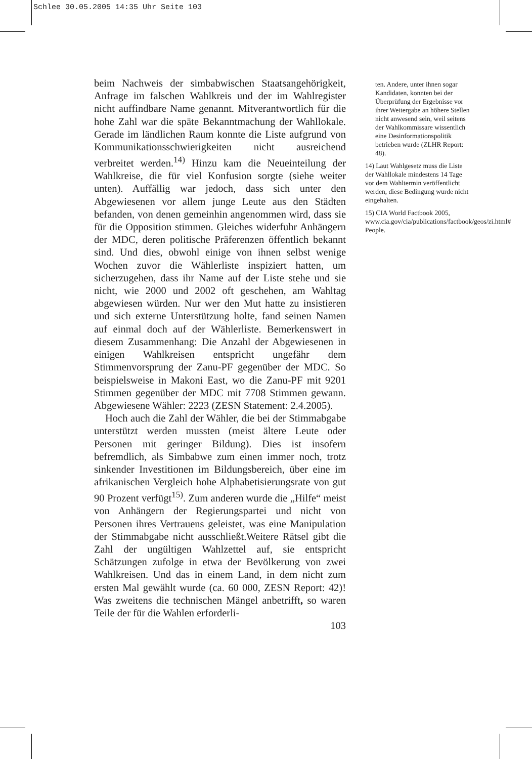Schlee 30.05.2005 14:35 Uhr Seite 103
beim Nachweis der simbabwischen Staatsangehörigkeit, Anfrage im falschen Wahlkreis und der im Wahlregister nicht auffindbare Name genannt. Mitverantwortlich für die hohe Zahl war die späte Bekanntmachung der Wahllokale. Gerade im ländlichen Raum konnte die Liste aufgrund von Kommunikationsschwierigkeiten nicht ausreichend verbreitet werden.<sup>14)</sup> Hinzu kam die Neueinteilung der Wahlkreise, die für viel Konfusion sorgte (siehe weiter unten). Auffällig war jedoch, dass sich unter den Abgewiesenen vor allem junge Leute aus den Städten befanden, von denen gemeinhin angenommen wird, dass sie für die Opposition stimmen. Gleiches widerfuhr Anhängern der MDC, deren politische Präferenzen öffentlich bekannt sind. Und dies, obwohl einige von ihnen selbst wenige Wochen zuvor die Wählerliste inspiziert hatten, um sicherzugehen, dass ihr Name auf der Liste stehe und sie nicht, wie 2000 und 2002 oft geschehen, am Wahltag abgewiesen würden. Nur wer den Mut hatte zu insistieren und sich externe Unterstützung holte, fand seinen Namen auf einmal doch auf der Wählerliste. Bemerkenswert in diesem Zusammenhang: Die Anzahl der Abgewiesenen in einigen Wahlkreisen entspricht ungefähr dem Stimmenvorsprung der Zanu-PF gegenüber der MDC. So beispielsweise in Makoni East, wo die Zanu-PF mit 9201 Stimmen gegenüber der MDC mit 7708 Stimmen gewann. Abgewiesene Wähler: 2223 (ZESN Statement: 2.4.2005).
Hoch auch die Zahl der Wähler, die bei der Stimmabgabe unterstützt werden mussten (meist ältere Leute oder Personen mit geringer Bildung). Dies ist insofern befremdlich, als Simbabwe zum einen immer noch, trotz sinkender Investitionen im Bildungsbereich, über eine im afrikanischen Vergleich hohe Alphabetisierungsrate von gut 90 Prozent verfügt<sup>15)</sup>. Zum anderen wurde die „Hilfe“ meist von Anhängern der Regierungspartei und nicht von Personen ihres Vertrauens geleistet, was eine Manipulation der Stimmabgabe nicht ausschließt.Weitere Rätsel gibt die Zahl der ungültigen Wahlzettel auf, sie entspricht Schätzungen zufolge in etwa der Bevölkerung von zwei Wahlkreisen. Und das in einem Land, in dem nicht zum ersten Mal gewählt wurde (ca. 60 000, ZESN Report: 42)! Was zweitens die technischen Mängel anbetrifft, so waren Teile der für die Wahlen erforderli-
103
ten. Andere, unter ihnen sogar Kandidaten, konnten bei der Überprüfung der Ergebnisse vor ihrer Weitergabe an höhere Stellen nicht anwesend sein, weil seitens der Wahlkommissare wissentlich eine Desinformationspolitik betrieben wurde (ZLHR Report: 48).
14) Laut Wahlgesetz muss die Liste der Wahllokale mindestens 14 Tage vor dem Wahltermin veröffentlicht werden, diese Bedingung wurde nicht eingehalten.
15) CIA World Factbook 2005, www.cia.gov/cia/publications/factbook/geos/zi.html# People.